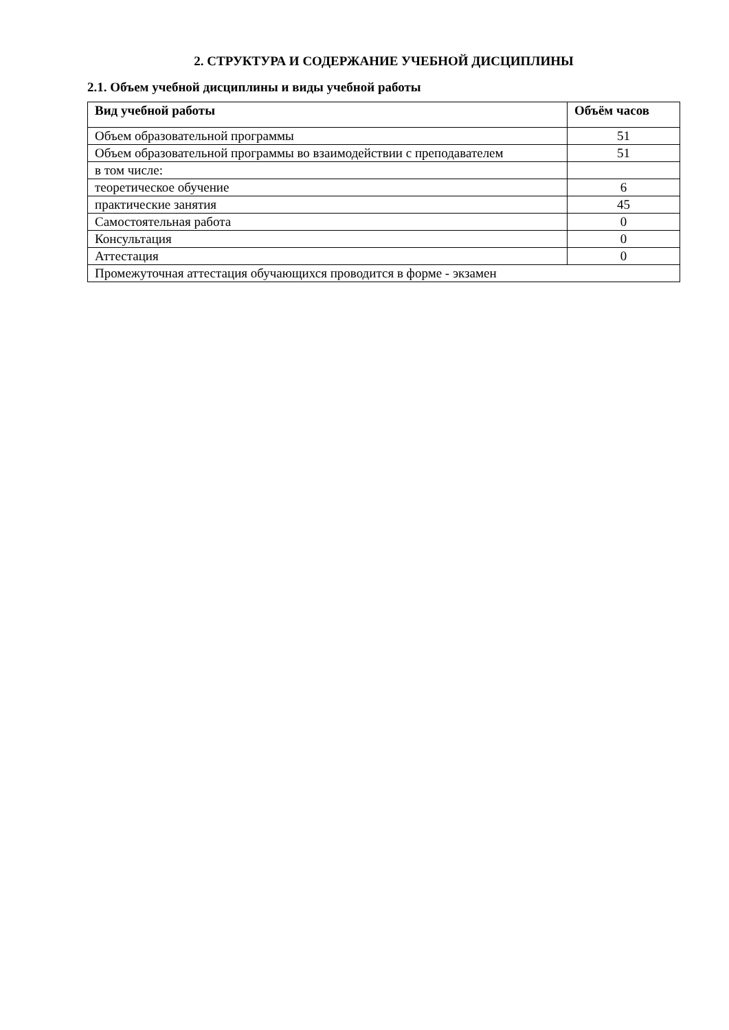2. СТРУКТУРА И СОДЕРЖАНИЕ УЧЕБНОЙ ДИСЦИПЛИНЫ
2.1. Объем учебной дисциплины и виды учебной работы
| Вид учебной работы | Объём часов |
| --- | --- |
| Объем образовательной программы | 51 |
| Объем образовательной программы во взаимодействии с преподавателем | 51 |
| в том числе: | |
| теоретическое обучение | 6 |
| практические занятия | 45 |
| Самостоятельная работа | 0 |
| Консультация | 0 |
| Аттестация | 0 |
| Промежуточная аттестация обучающихся проводится в форме - экзамен | |